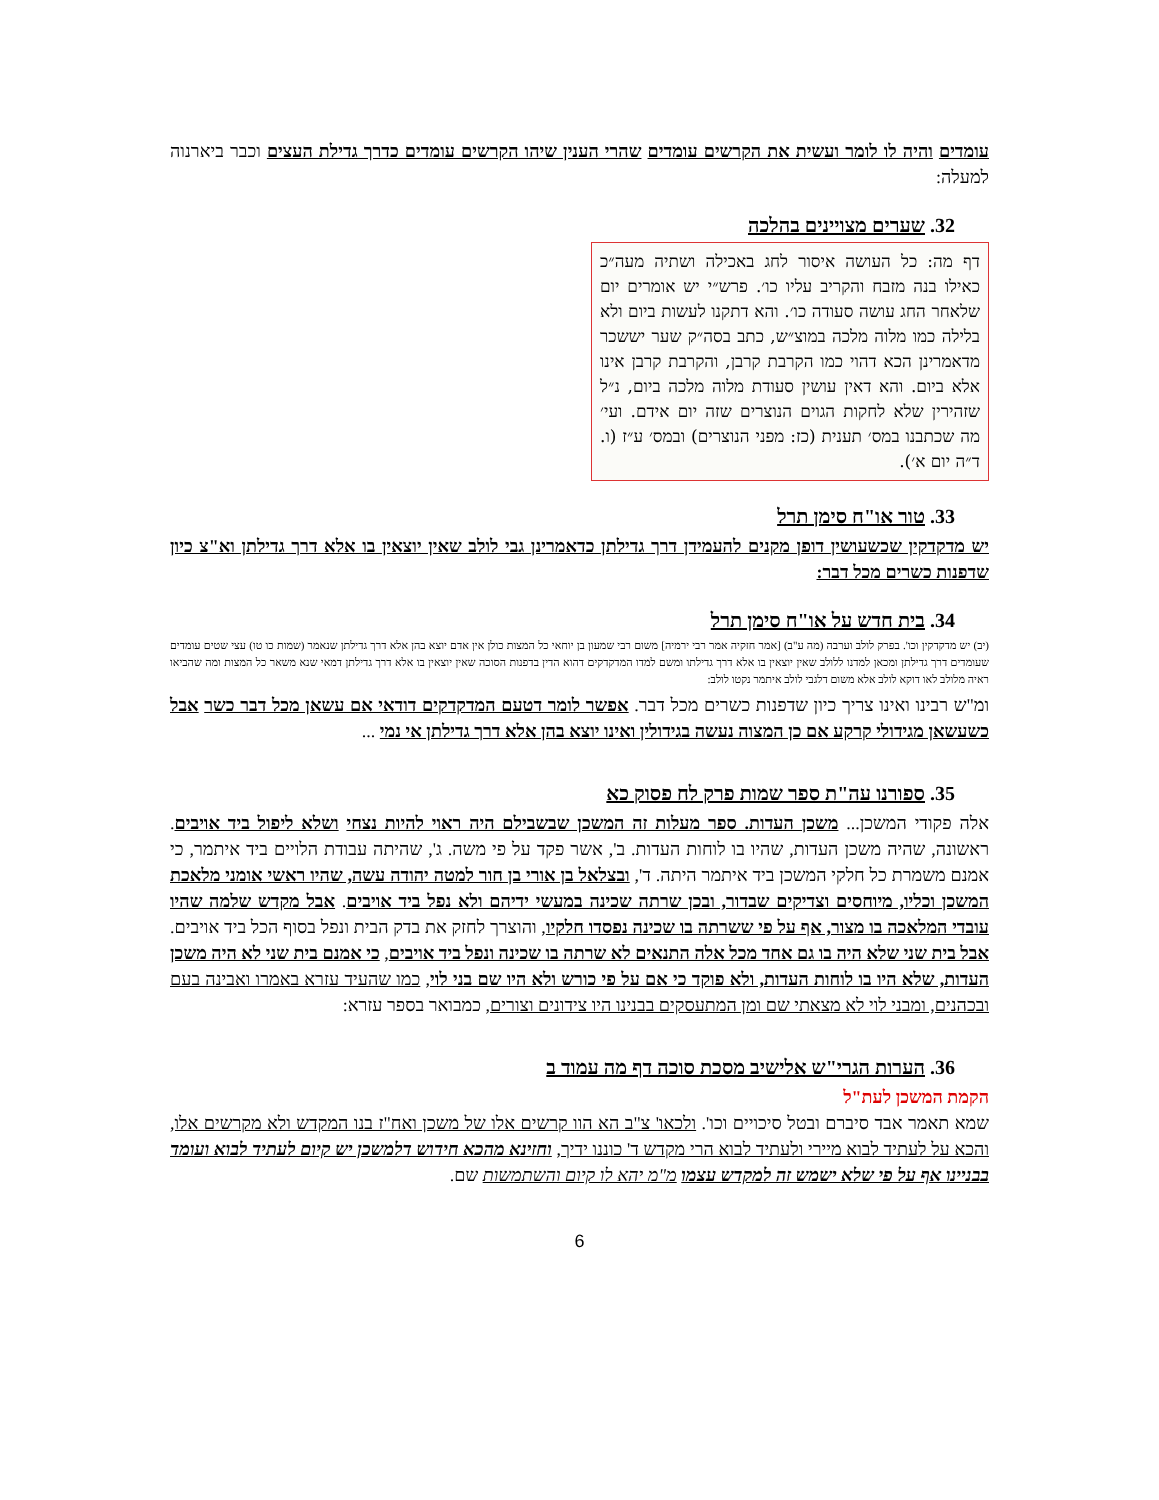עומדים והיה לו לומר ועשית את הקרשים עומדים שהרי הענין שיהו הקרשים עומדים כדרך גדילת העצים וכבר ביארנוה למעלה:
32. שערים מצויינים בהלכה
דף מה: כל העושה איסור לחג באכילה ושתיה מעה״כ כאילו בנה מזבח והקריב עליו כו׳. פרש״י יש אומרים יום שלאחר החג עושה סעודה כו׳. והא דתקנו לעשות ביום ולא בלילה כמו מלוה מלכה במוצ״ש, כתב בסה״ק שער יששכר מדאמרינן הכא דהוי כמו הקרבת קרבן, והקרבת קרבן אינו אלא ביום. והא דאין עושין סעודת מלוה מלכה ביום, נ״ל שזהירין שלא לחקות הגוים הנוצרים שזה יום אידם. ועי׳ מה שכתבנו במס׳ תענית (כז: מפני הנוצרים) ובמס׳ ע״ז (ו. ד״ה יום א׳).
33. טור או"ח סימן תרל
יש מדקדקין שכשעושין דופן מקנים להעמידן דרך גדילתן כדאמרינן גבי לולב שאין יוצאין בו אלא דרך גדילתן וא"צ כיון שדפנות כשרים מכל דבר:
34. בית חדש על או"ח סימן תרל
(יב) יש מדקדקין וכו'. בפרק לולב וערבה (מה ע"ב) [אמר חזקיה אמר רבי ירמיה] משום רבי שמעון בן יוחאי כל המצות כולן אין אדם יוצא בהן אלא דרך גדילתן שנאמר (שמות כו טו) עצי שטים עומדים שעומדים דרך גדילתן ומכאן למדנו ללולב שאין יוצאין בו אלא דרך גדילתו ומשם למדו המדקדקים דהוא הדין בדפנות הסוכה שאין יוצאין בו אלא דרך גדילתן דמאי שנא משאר כל המצות ומה שהביאו ראיה מלולב לאו דוקא לולב אלא משום דלגבי לולב איתמר נקטו לולב:
ומ"ש רבינו ואינו צריך כיון שדפנות כשרים מכל דבר. אפשר לומר דטעם המדקדקים דודאי אם עשאן מכל דבר כשר אבל כשעשאן מגידולי קרקע אם כן המצוה נעשה בגידולין ואינו יוצא בהן אלא דרך גדילתן אי נמי ...
35. ספורנו עה"ת ספר שמות פרק לח פסוק כא
אלה פקודי המשכן... משכן העדות. ספר מעלות זה המשכן שבשבילם היה ראוי להיות נצחי ושלא ליפול ביד אויבים. ראשונה, שהיה משכן העדות, שהיו בו לוחות העדות. ב', אשר פקד על פי משה. ג', שהיתה עבודת הלויים ביד איתמר, כי אמנם משמרת כל חלקי המשכן ביד איתמר היתה. ד', ובצלאל בן אורי בן חור למטה יהודה עשה, שהיו ראשי אומני מלאכת המשכן וכליו, מיוחסים וצדיקים שבדור, ובכן שרתה שכינה במעשי ידיהם ולא נפל ביד אויבים. אבל מקדש שלמה שהיו עובדי המלאכה בו מצור, אף על פי ששרתה בו שכינה נפסדו חלקיו, והוצרך לחזק את בדק הבית ונפל בסוף הכל ביד אויבים. אבל בית שני שלא היה בו גם אחד מכל אלה התנאים לא שרתה בו שכינה ונפל ביד אויבים, כי אמנם בית שני לא היה משכן העדות, שלא היו בו לוחות העדות, ולא פוקד כי אם על פי כורש ולא היו שם בני לוי, כמו שהעיד עזרא באמרו ואבינה בעם ובכהנים, ומבני לוי לא מצאתי שם ומן המתעסקים בבנינו היו צידונים וצורים, כמבואר בספר עזרא:
36. הערות הגרי"ש אלישיב מסכת סוכה דף מה עמוד ב
הקמת המשכן לעת"ל
שמא תאמר אבד סיברם ובטל סיכויים וכו'. ולכאו' צ"ב הא הוו קרשים אלו של משכן ואח"ז בנו המקדש ולא מקרשים אלו, והכא על לעתיד לבוא מיירי ולעתיד לבוא הרי מקדש ד' כוננו ידיך, וחזינא מהכא חידוש דלמשכן יש קיום לעתיד לבוא ועומד בבניינו אף על פי שלא ישמש זה למקדש עצמו מ"מ יהא לו קיום והשתמשות שם.
6